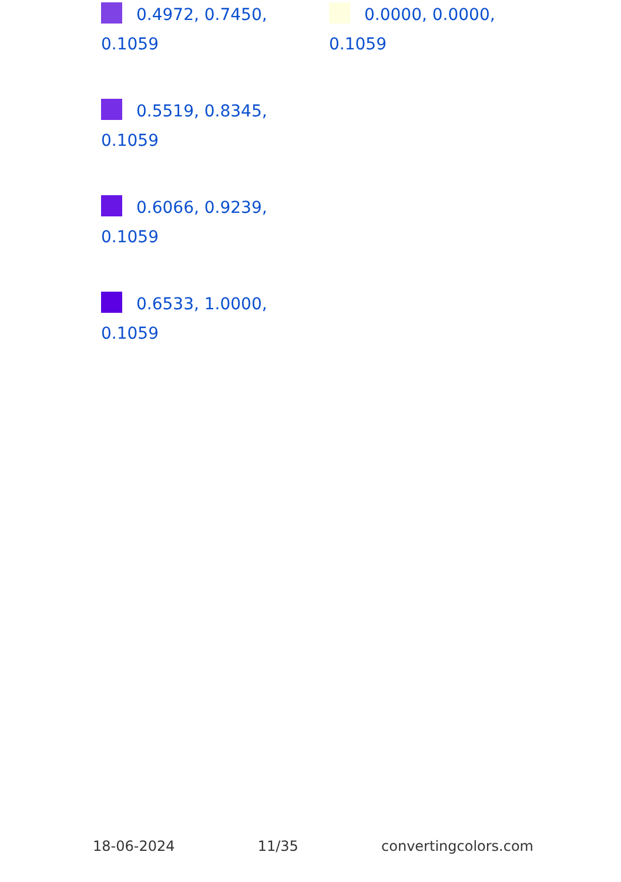0.4972, 0.7450,
0.1059
0.0000, 0.0000,
0.1059
0.5519, 0.8345,
0.1059
0.6066, 0.9239,
0.1059
0.6533, 1.0000,
0.1059
18-06-2024 11/35 convertingcolors.com